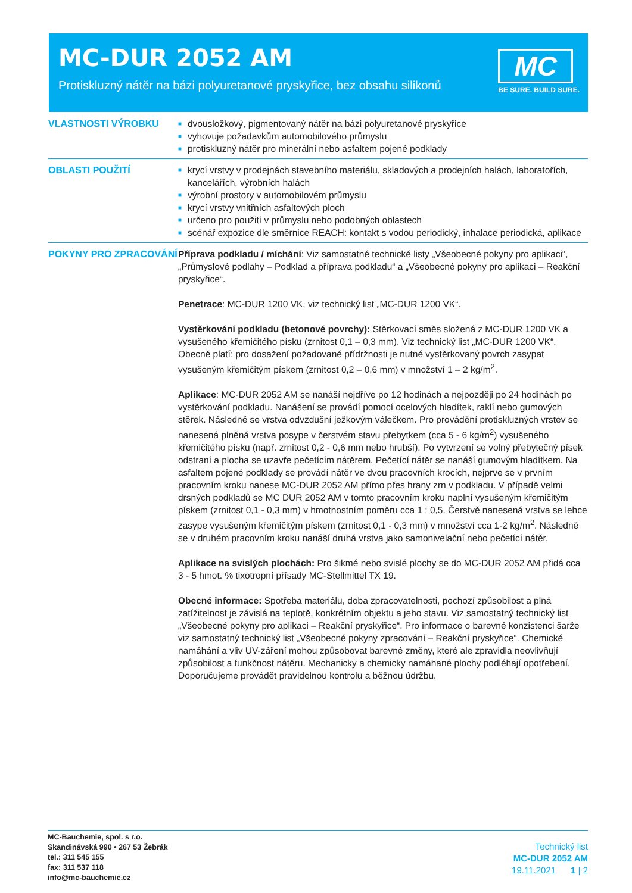MC-DUR 2052 AM
Protiskluzný nátěr na bázi polyuretanové pryskyřice, bez obsahu silikonů
MC
BE SURE. BUILD SURE.
VLASTNOSTI VÝROBKU
■ dvousložkový, pigmentovaný nátěr na bázi polyuretanové pryskyřice
■ vyhovuje požadavkům automobilového průmyslu
■ protiskluzný nátěr pro minerální nebo asfaltem pojené podklady
OBLASTI POUŽITÍ
■ krycí vrstvy v prodejnách stavebního materiálu, skladových a prodejních halách, laboratořích, kancelářích, výrobních halách
■ výrobní prostory v automobilovém průmyslu
■ krycí vrstvy vnitřních asfaltových ploch
■ určeno pro použití v průmyslu nebo podobných oblastech
■ scénář expozice dle směrnice REACH: kontakt s vodou periodický, inhalace periodická, aplikace
POKYNY PRO ZPRACOVÁNÍ Příprava podkladu / míchání: Viz samostatné technické listy „Všeobecné pokyny pro aplikaci“, „Průmyslové podlahy – Podklad a příprava podkladu“ a „Všeobecné pokyny pro aplikaci – Reakční pryskyřice“.
Penetrace: MC-DUR 1200 VK, viz technický list „MC-DUR 1200 VK“.
Vystěrkování podkladu (betonové povrchy): Stěrkovací směs složená z MC-DUR 1200 VK a vysušeného křemičitého písku (zrnitost 0,1 – 0,3 mm). Viz technický list „MC-DUR 1200 VK“. Obecně platí: pro dosažení požadované přídržnosti je nutné vystěrkovaný povrch zasypat vysušeným křemičitým pískem (zrnitost 0,2 – 0,6 mm) v množství 1 – 2 kg/m<sup>2</sup>.
Aplikace: MC-DUR 2052 AM se nanáší nejdříve po 12 hodinách a nejpozději po 24 hodinách po vystěrkování podkladu. Nanášení se provádí pomocí ocelových hladítek, raklí nebo gumových stěrek. Následně se vrstva odvzdušní ježkovým válečkem. Pro provádění protiskluzných vrstev se nanesená plněná vrstva posype v čerstvém stavu přebytkem (cca 5 - 6 kg/m<sup>2</sup>) vysušeného křemičitého písku (např. zrnitost 0,2 - 0,6 mm nebo hrubší). Po vytvrzení se volný přebytečný písek odstraní a plocha se uzavře pečetícím nátěrem. Pečetící nátěr se nanáší gumovým hladítkem. Na asfaltem pojené podklady se provádí nátěr ve dvou pracovních krocích, nejprve se v prvním pracovním kroku nanese MC-DUR 2052 AM přímo přes hrany zrn v podkladu. V případě velmi drsných podkladů se MC DUR 2052 AM v tomto pracovním kroku naplní vysušeným křemičitým pískem (zrnitost 0,1 - 0,3 mm) v hmotnostním poměru cca 1 : 0,5. Čerstvě nanesená vrstva se lehce zasype vysušeným křemičitým pískem (zrnitost 0,1 - 0,3 mm) v množství cca 1-2 kg/m<sup>2</sup>. Následně se v druhém pracovním kroku nanáší druhá vrstva jako samonivelační nebo pečetící nátěr.
Aplikace na svislých plochách: Pro šikmé nebo svislé plochy se do MC-DUR 2052 AM přidá cca 3 - 5 hmot. % tixotropní přísady MC-Stellmittel TX 19.
Obecné informace: Spotřeba materiálu, doba zpracovatelnosti, pochozí způsobilost a plná zatížitelnost je závislá na teplotě, konkrétním objektu a jeho stavu. Viz samostatný technický list „Všeobecné pokyny pro aplikaci – Reakční pryskyřice“. Pro informace o barevné konzistenci šarže viz samostatný technický list „Všeobecné pokyny zpracování – Reakční pryskyřice“. Chemické namáhání a vliv UV-záření mohou způsobovat barevné změny, které ale zpravidla neovlivňují způsobilost a funkčnost nátěru. Mechanicky a chemicky namáhané plochy podléhají opotřebení. Doporučujeme provádět pravidelnou kontrolu a běžnou údržbu.
MC-Bauchemie, spol. s r.o.
Skandinávská 990 • 267 53 Žebrák
tel.: 311 545 155
fax: 311 537 118
info@mc-bauchemie.cz
Technický list
MC-DUR 2052 AM
19.11.2021 1 | 2